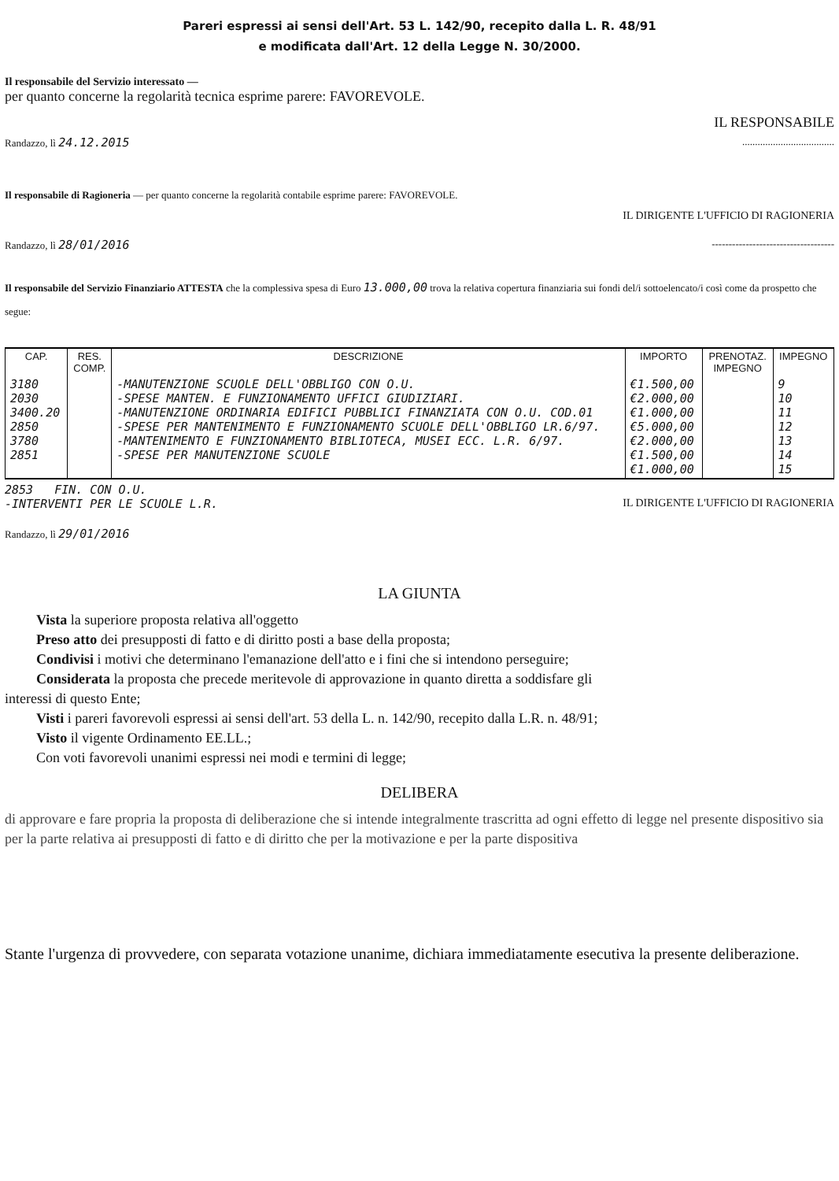Pareri espressi ai sensi dell'Art. 53 L. 142/90, recepito dalla L. R. 48/91
e modificata dall'Art. 12 della Legge N. 30/2000.
Il responsabile del Servizio interessato —
per quanto concerne la regolarità tecnica esprime parere: FAVOREVOLE.
IL RESPONSABILE
Randazzo, lì 24.12.2015 ....................................
Il responsabile di Ragioneria — per quanto concerne la regolarità contabile esprime parere: FAVOREVOLE.
IL DIRIGENTE L'UFFICIO DI RAGIONERIA
Randazzo, lì 28/01/2016 ------------------------------------
Il responsabile del Servizio Finanziario ATTESTA che la complessiva spesa di Euro 13.000,00 trova la relativa copertura finanziaria sui fondi del/i sottoelencato/i così come da prospetto che segue:
| CAP. | RES. COMP. | DESCRIZIONE | IMPORTO | PRENOTAZ. IMPEGNO | IMPEGNO |
| --- | --- | --- | --- | --- | --- |
| 3180 2030 3400.20 2850 3780 2851 | | -MANUTENZIONE SCUOLE DELL'OBBLIGO CON O.U. -SPESE MANTEN. E FUNZIONAMENTO UFFICI GIUDIZIARI. -MANUTENZIONE ORDINARIA EDIFICI PUBBLICI FINANZIATA CON O.U. COD.01 -SPESE PER MANTENIMENTO E FUNZIONAMENTO SCUOLE DELL'OBBLIGO LR.6/97. -MANTENIMENTO E FUNZIONAMENTO BIBLIOTECA, MUSEI ECC. L.R. 6/97. -SPESE PER MANUTENZIONE SCUOLE | €1.500,00 €2.000,00 €1.000,00 €5.000,00 €2.000,00 €1.500,00 €1.000,00 | | 9 10 11 12 13 14 15 |
2853 FIN. CON O.U.
-INTERVENTI PER LE SCUOLE L.R. IL DIRIGENTE L'UFFICIO DI RAGIONERIA
Randazzo, lì 29/01/2016
LA GIUNTA
Vista la superiore proposta relativa all'oggetto
Preso atto dei presupposti di fatto e di diritto posti a base della proposta;
Condivisi i motivi che determinano l'emanazione dell'atto e i fini che si intendono perseguire;
Considerata la proposta che precede meritevole di approvazione in quanto diretta a soddisfare gli
interessi di questo Ente;
Visti i pareri favorevoli espressi ai sensi dell'art. 53 della L. n. 142/90, recepito dalla L.R. n. 48/91;
Visto il vigente Ordinamento EE.LL.;
Con voti favorevoli unanimi espressi nei modi e termini di legge;
DELIBERA
di approvare e fare propria la proposta di deliberazione che si intende integralmente trascritta ad ogni effetto di legge nel presente dispositivo sia per la parte relativa ai presupposti di fatto e di diritto che per la motivazione e per la parte dispositiva
Stante l'urgenza di provvedere, con separata votazione unanime, dichiara immediatamente esecutiva la presente deliberazione.